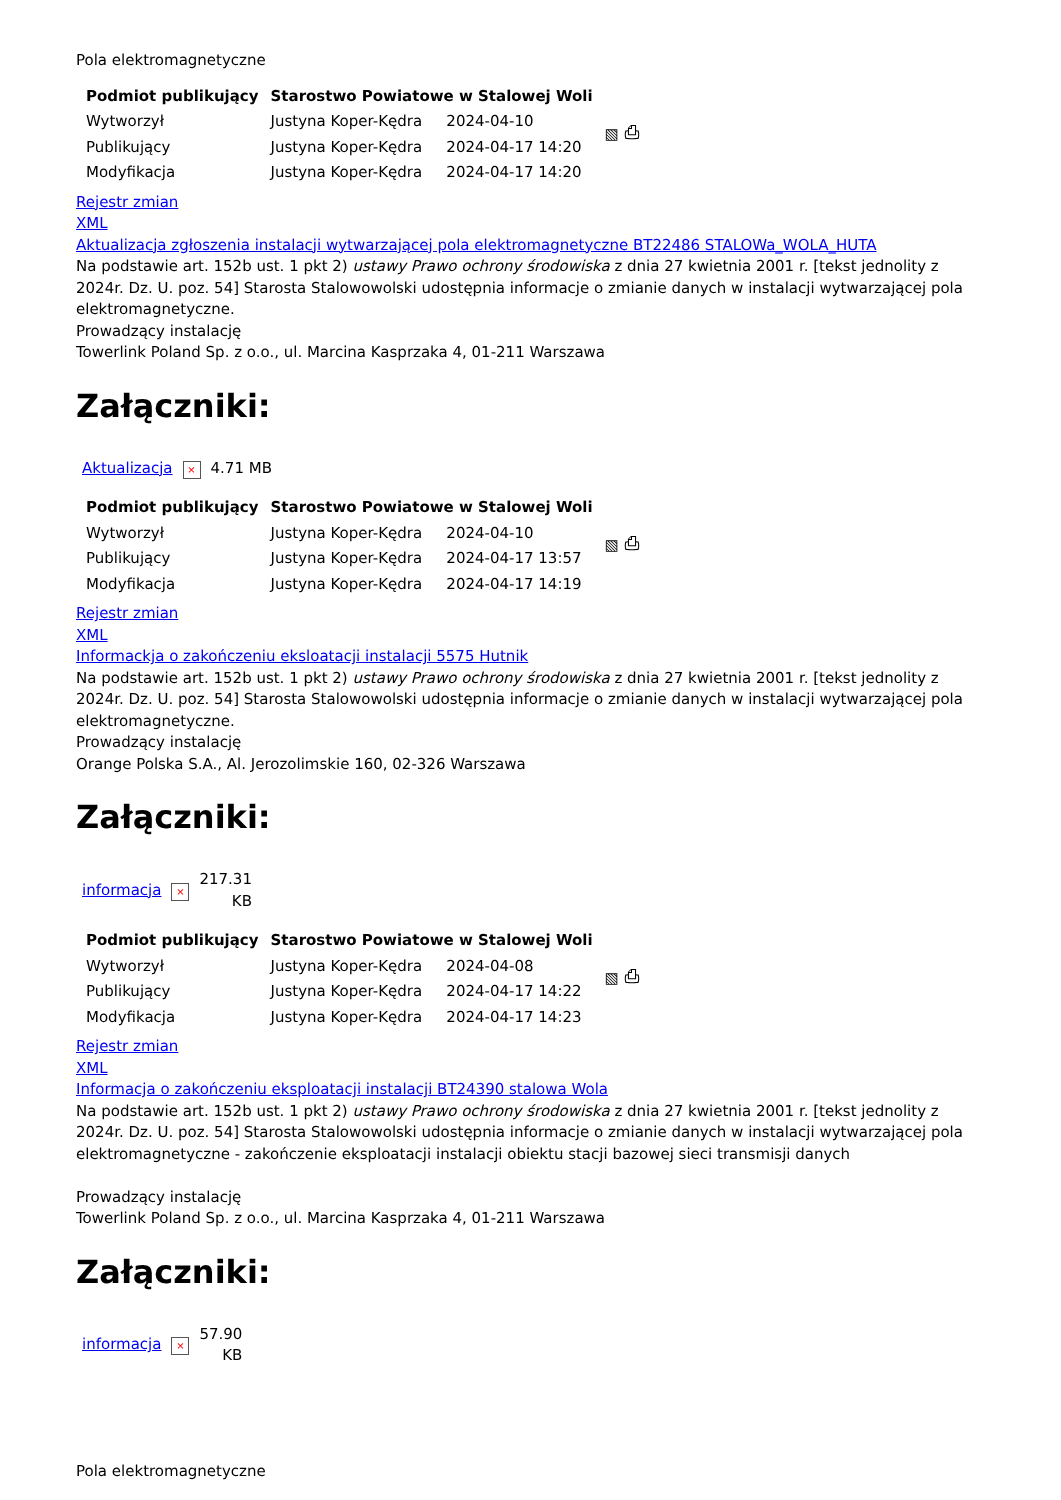Pola elektromagnetyczne
| Podmiot publikujący | Starostwo Powiatowe w Stalowej Woli | | ▧ ⎙ |
| Wytworzył | Justyna Koper-Kędra | 2024-04-10 | |
| Publikujący | Justyna Koper-Kędra | 2024-04-17 14:20 | |
| Modyfikacja | Justyna Koper-Kędra | 2024-04-17 14:20 | |
Rejestr zmian
XML
Aktualizacja zgłoszenia instalacji wytwarzającej pola elektromagnetyczne BT22486 STALOWa_WOLA_HUTA
Na podstawie art. 152b ust. 1 pkt 2) ustawy Prawo ochrony środowiska z dnia 27 kwietnia 2001 r. [tekst jednolity z 2024r. Dz. U. poz. 54] Starosta Stalowowolski udostępnia informacje o zmianie danych w instalacji wytwarzającej pola elektromagnetyczne.
Prowadzący instalację
Towerlink Poland Sp. z o.o., ul. Marcina Kasprzaka 4, 01-211 Warszawa
Załączniki:
| Aktualizacja | × | 4.71 MB |
| Podmiot publikujący | Starostwo Powiatowe w Stalowej Woli | | ▧ ⎙ |
| Wytworzył | Justyna Koper-Kędra | 2024-04-10 | |
| Publikujący | Justyna Koper-Kędra | 2024-04-17 13:57 | |
| Modyfikacja | Justyna Koper-Kędra | 2024-04-17 14:19 | |
Rejestr zmian
XML
Informackja o zakończeniu eksloatacji instalacji 5575 Hutnik
Na podstawie art. 152b ust. 1 pkt 2) ustawy Prawo ochrony środowiska z dnia 27 kwietnia 2001 r. [tekst jednolity z 2024r. Dz. U. poz. 54] Starosta Stalowowolski udostępnia informacje o zmianie danych w instalacji wytwarzającej pola elektromagnetyczne.
Prowadzący instalację
Orange Polska S.A., Al. Jerozolimskie 160, 02-326 Warszawa
Załączniki:
| informacja | × | 217.31 KB |
| Podmiot publikujący | Starostwo Powiatowe w Stalowej Woli | | ▧ ⎙ |
| Wytworzył | Justyna Koper-Kędra | 2024-04-08 | |
| Publikujący | Justyna Koper-Kędra | 2024-04-17 14:22 | |
| Modyfikacja | Justyna Koper-Kędra | 2024-04-17 14:23 | |
Rejestr zmian
XML
Informacja o zakończeniu eksploatacji instalacji BT24390 stalowa Wola
Na podstawie art. 152b ust. 1 pkt 2) ustawy Prawo ochrony środowiska z dnia 27 kwietnia 2001 r. [tekst jednolity z 2024r. Dz. U. poz. 54] Starosta Stalowowolski udostępnia informacje o zmianie danych w instalacji wytwarzającej pola elektromagnetyczne - zakończenie eksploatacji instalacji obiektu stacji bazowej sieci transmisji danych
Prowadzący instalację
Towerlink Poland Sp. z o.o., ul. Marcina Kasprzaka 4, 01-211 Warszawa
Załączniki:
| informacja | × | 57.90 KB |
Pola elektromagnetyczne